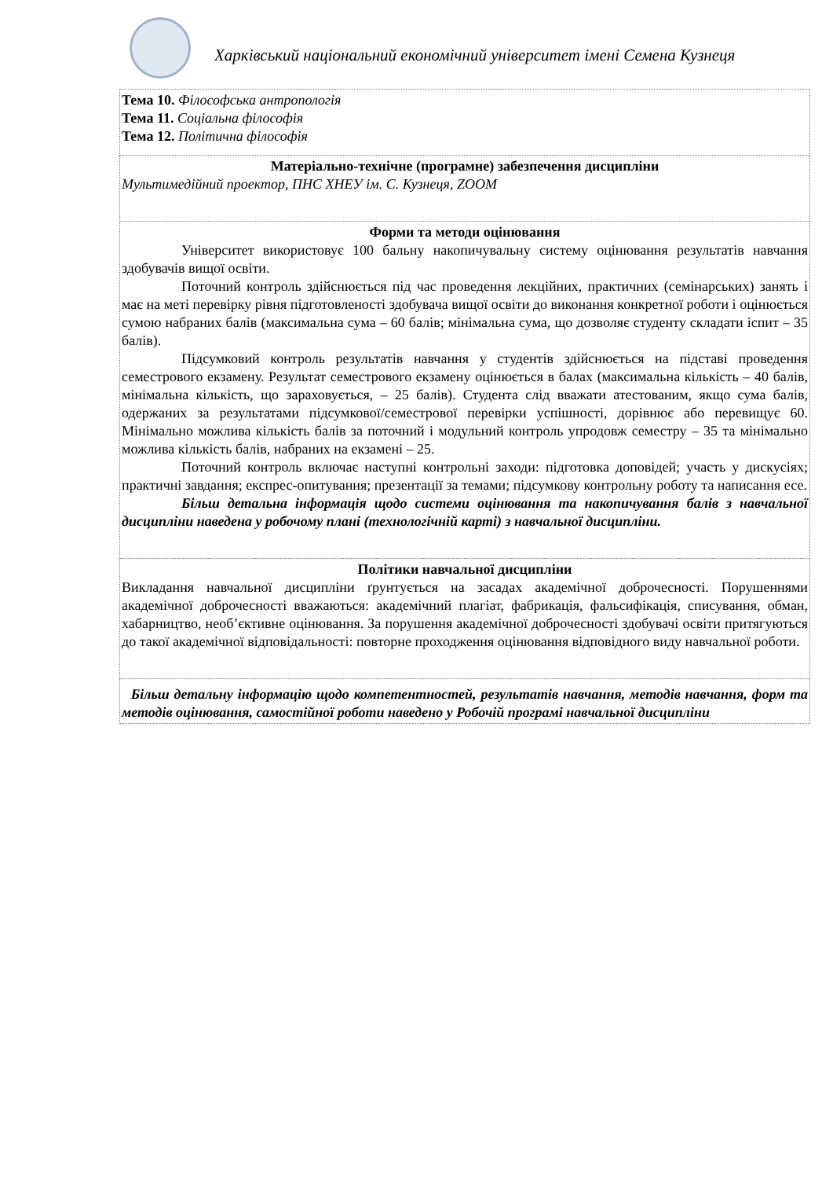Харківський національний економічний університет імені Семена Кузнеця
| Тема 10. Філософська антропологія Тема 11. Соціальна філософія Тема 12. Політична філософія |
| Матеріально-технічне (програмне) забезпечення дисципліни Мультимедійний проектор, ПНС ХНЕУ ім. С. Кузнеця, ZOOM |
| Форми та методи оцінювання Університет використовує 100 бальну накопичувальну систему оцінювання результатів навчання здобувачів вищої освіти. Поточний контроль здійснюється під час проведення лекційних, практичних (семінарських) занять і має на меті перевірку рівня підготовленості здобувача вищої освіти до виконання конкретної роботи і оцінюється сумою набраних балів (максимальна сума – 60 балів; мінімальна сума, що дозволяє студенту складати іспит – 35 балів). Підсумковий контроль результатів навчання у студентів здійснюється на підставі проведення семестрового екзамену. Результат семестрового екзамену оцінюється в балах (максимальна кількість – 40 балів, мінімальна кількість, що зараховується, – 25 балів). Студента слід вважати атестованим, якщо сума балів, одержаних за результатами підсумкової/семестрової перевірки успішності, дорівнює або перевищує 60. Мінімально можлива кількість балів за поточний і модульний контроль упродовж семестру – 35 та мінімально можлива кількість балів, набраних на екзамені – 25. Поточний контроль включає наступні контрольні заходи: підготовка доповідей; участь у дискусіях; практичні завдання; експрес-опитування; презентації за темами; підсумкову контрольну роботу та написання есе. Більш детальна інформація щодо системи оцінювання та накопичування балів з навчальної дисципліни наведена у робочому плані (технологічній карті) з навчальної дисципліни. |
| Політики навчальної дисципліни Викладання навчальної дисципліни ґрунтується на засадах академічної доброчесності. Порушеннями академічної доброчесності вважаються: академічний плагіат, фабрикація, фальсифікація, списування, обман, хабарництво, необ’єктивне оцінювання. За порушення академічної доброчесності здобувачі освіти притягуються до такої академічної відповідальності: повторне проходження оцінювання відповідного виду навчальної роботи. |
| Більш детальну інформацію щодо компетентностей, результатів навчання, методів навчання, форм та методів оцінювання, самостійної роботи наведено у Робочій програмі навчальної дисципліни |